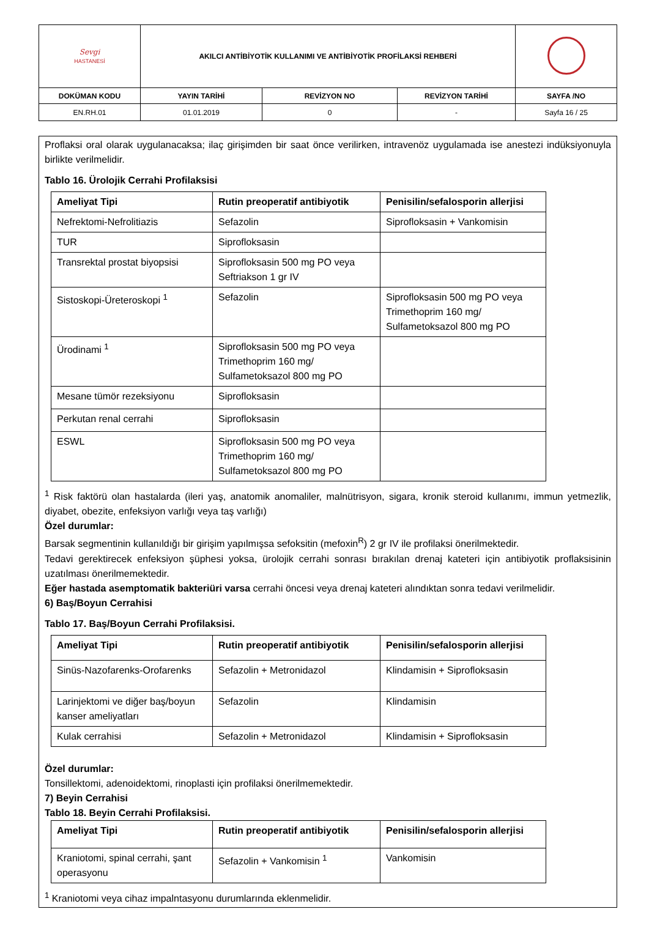| Sevgi HASTANESİ | AKILCI ANTİBİYOTİK KULLANIMI VE ANTİBİYOTİK PROFİLAKSİ REHBERİ | | | |
| DOKÜMAN KODU | YAYIN TARİHİ | REVİZYON NO | REVİZYON TARİHİ | SAYFA /NO |
| EN.RH.01 | 01.01.2019 | 0 | - | Sayfa 16 / 25 |
Proflaksi oral olarak uygulanacaksa; ilaç girişimden bir saat önce verilirken, intravenöz uygulamada ise anestezi indüksiyonuyla birlikte verilmelidir.
Tablo 16. Ürolojik Cerrahi Profilaksisi
| Ameliyat Tipi | Rutin preoperatif antibiyotik | Penisilin/sefalosporin allerjisi |
| --- | --- | --- |
| Nefrektomi-Nefrolitiazis | Sefazolin | Siprofloksasin + Vankomisin |
| TUR | Siprofloksasin | |
| Transrektal prostat biyopsisi | Siprofloksasin 500 mg PO veya Seftriakson 1 gr IV | |
| Sistoskopi-Üreteroskopi <sup>1</sup> | Sefazolin | Siprofloksasin 500 mg PO veya Trimethoprim 160 mg/ Sulfametoksazol 800 mg PO |
| Ürodinami <sup>1</sup> | Siprofloksasin 500 mg PO veya Trimethoprim 160 mg/ Sulfametoksazol 800 mg PO | |
| Mesane tümör rezeksiyonu | Siprofloksasin | |
| Perkutan renal cerrahi | Siprofloksasin | |
| ESWL | Siprofloksasin 500 mg PO veya Trimethoprim 160 mg/ Sulfametoksazol 800 mg PO | |
<sup>1</sup> Risk faktörü olan hastalarda (ileri yaş, anatomik anomaliler, malnütrisyon, sigara, kronik steroid kullanımı, immun yetmezlik, diyabet, obezite, enfeksiyon varlığı veya taş varlığı)
Özel durumlar:
Barsak segmentinin kullanıldığı bir girişim yapılmışsa sefoksitin (mefoxin<sup>R</sup>) 2 gr IV ile profilaksi önerilmektedir.
Tedavi gerektirecek enfeksiyon şüphesi yoksa, ürolojik cerrahi sonrası bırakılan drenaj kateteri için antibiyotik proflaksisinin uzatılması önerilmemektedir.
Eğer hastada asemptomatik bakteriüri varsa cerrahi öncesi veya drenaj kateteri alındıktan sonra tedavi verilmelidir.
6) Baş/Boyun Cerrahisi
Tablo 17. Baş/Boyun Cerrahi Profilaksisi.
| Ameliyat Tipi | Rutin preoperatif antibiyotik | Penisilin/sefalosporin allerjisi |
| --- | --- | --- |
| Sinüs-Nazofarenks-Orofarenks | Sefazolin + Metronidazol | Klindamisin + Siprofloksasin |
| Larinjektomi ve diğer baş/boyun kanser ameliyatları | Sefazolin | Klindamisin |
| Kulak cerrahisi | Sefazolin + Metronidazol | Klindamisin + Siprofloksasin |
Özel durumlar:
Tonsillektomi, adenoidektomi, rinoplasti için profilaksi önerilmemektedir.
7) Beyin Cerrahisi
Tablo 18. Beyin Cerrahi Profilaksisi.
| Ameliyat Tipi | Rutin preoperatif antibiyotik | Penisilin/sefalosporin allerjisi |
| --- | --- | --- |
| Kraniotomi, spinal cerrahi, şant operasyonu | Sefazolin + Vankomisin <sup>1</sup> | Vankomisin |
<sup>1</sup> Kraniotomi veya cihaz impalntasyonu durumlarında eklenmelidir.